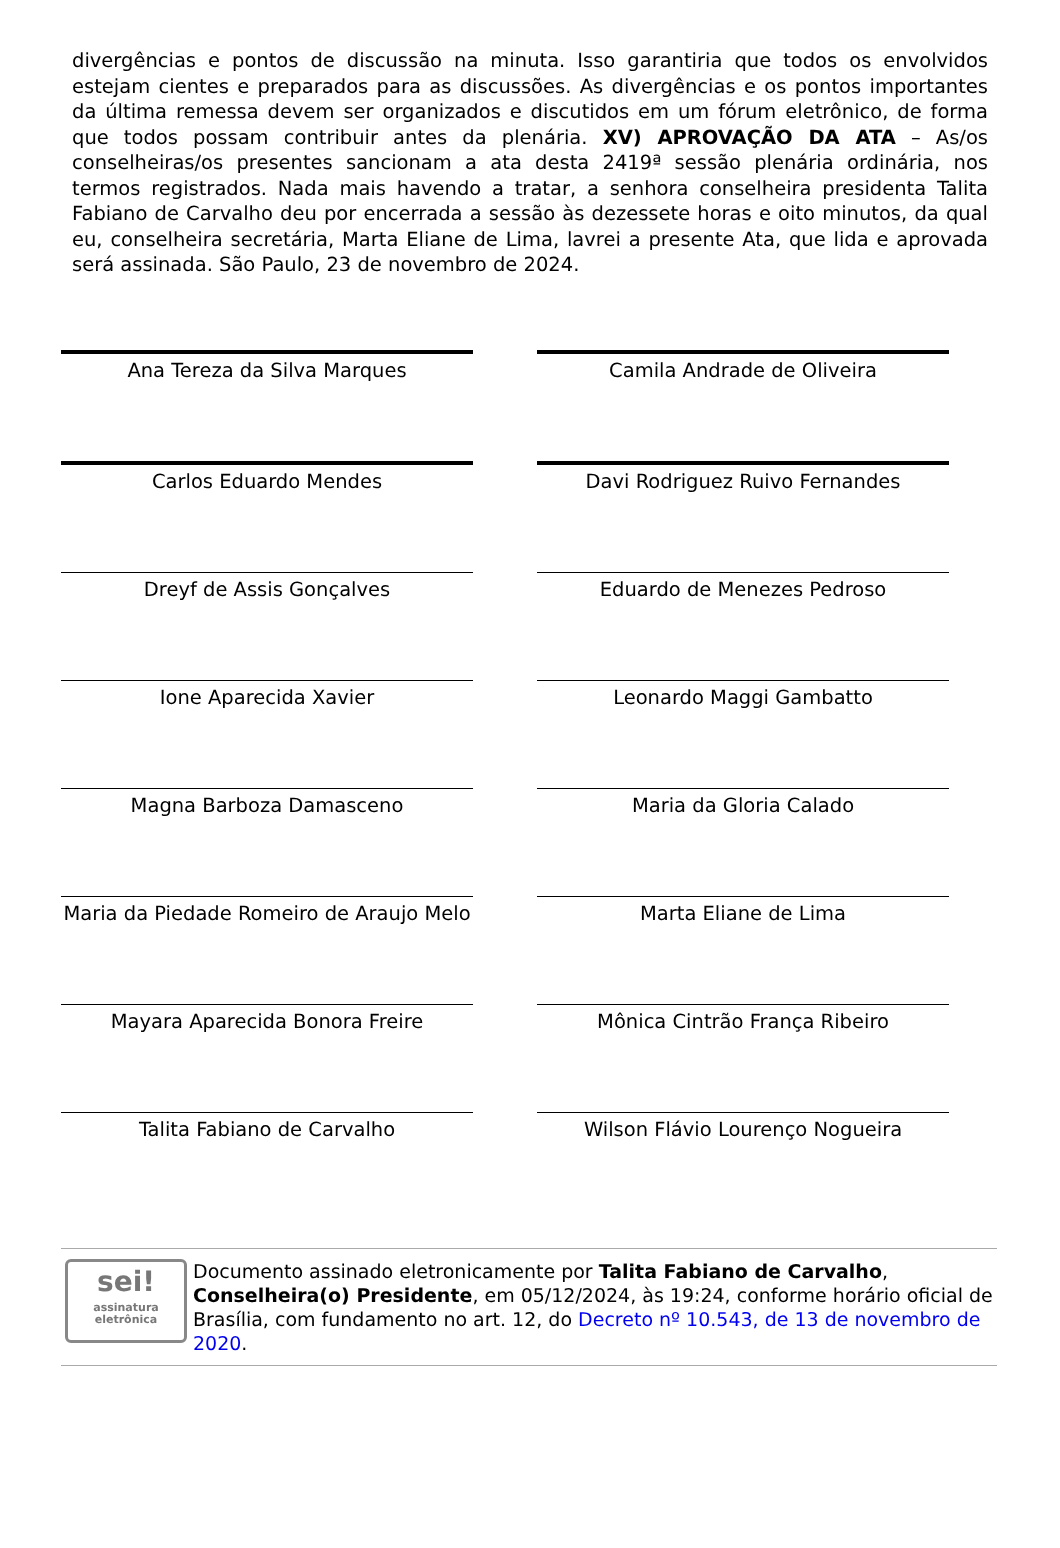divergências e pontos de discussão na minuta. Isso garantiria que todos os envolvidos estejam cientes e preparados para as discussões. As divergências e os pontos importantes da última remessa devem ser organizados e discutidos em um fórum eletrônico, de forma que todos possam contribuir antes da plenária. XV) APROVAÇÃO DA ATA – As/os conselheiras/os presentes sancionam a ata desta 2419ª sessão plenária ordinária, nos termos registrados. Nada mais havendo a tratar, a senhora conselheira presidenta Talita Fabiano de Carvalho deu por encerrada a sessão às dezessete horas e oito minutos, da qual eu, conselheira secretária, Marta Eliane de Lima, lavrei a presente Ata, que lida e aprovada será assinada. São Paulo, 23 de novembro de 2024.
| Ana Tereza da Silva Marques | | Camila Andrade de Oliveira |
| Carlos Eduardo Mendes | | Davi Rodriguez Ruivo Fernandes |
| Dreyf de Assis Gonçalves | | Eduardo de Menezes Pedroso |
| Ione Aparecida Xavier | | Leonardo Maggi Gambatto |
| Magna Barboza Damasceno | | Maria da Gloria Calado |
| Maria da Piedade Romeiro de Araujo Melo | | Marta Eliane de Lima |
| Mayara Aparecida Bonora Freire | | Mônica Cintrão França Ribeiro |
| Talita Fabiano de Carvalho | | Wilson Flávio Lourenço Nogueira |
sei!
assinatura eletrônica
Documento assinado eletronicamente por Talita Fabiano de Carvalho, Conselheira(o) Presidente, em 05/12/2024, às 19:24, conforme horário oficial de Brasília, com fundamento no art. 12, do Decreto nº 10.543, de 13 de novembro de 2020.